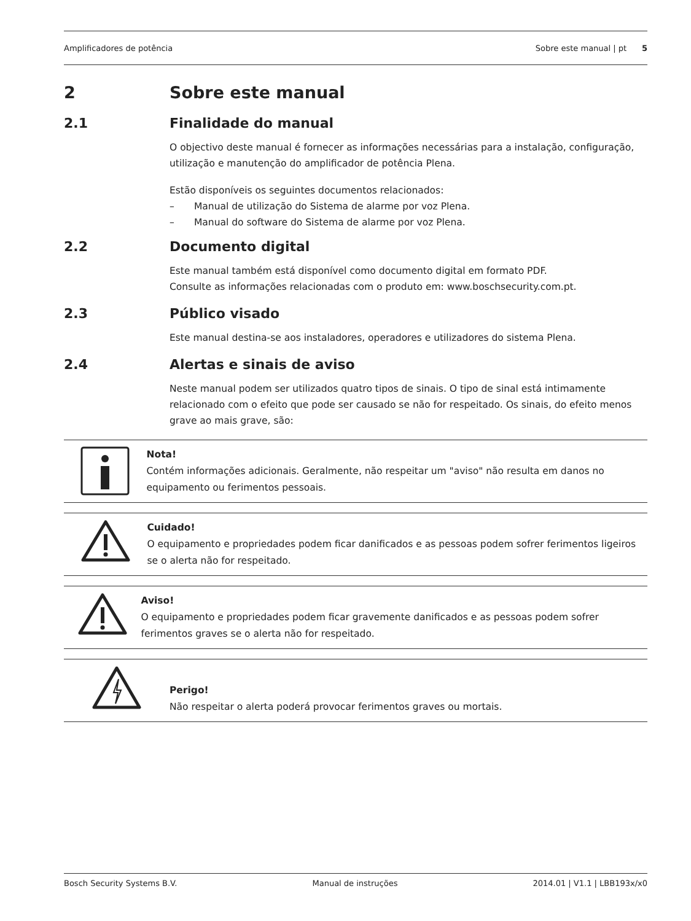Amplificadores de potência Sobre este manual | pt 5
2 Sobre este manual
2.1 Finalidade do manual
O objectivo deste manual é fornecer as informações necessárias para a instalação, configuração, utilização e manutenção do amplificador de potência Plena.
Estão disponíveis os seguintes documentos relacionados:
– Manual de utilização do Sistema de alarme por voz Plena.
– Manual do software do Sistema de alarme por voz Plena.
2.2 Documento digital
Este manual também está disponível como documento digital em formato PDF.
Consulte as informações relacionadas com o produto em: www.boschsecurity.com.pt.
2.3 Público visado
Este manual destina-se aos instaladores, operadores e utilizadores do sistema Plena.
2.4 Alertas e sinais de aviso
Neste manual podem ser utilizados quatro tipos de sinais. O tipo de sinal está intimamente relacionado com o efeito que pode ser causado se não for respeitado. Os sinais, do efeito menos grave ao mais grave, são:
Nota!
Contém informações adicionais. Geralmente, não respeitar um "aviso" não resulta em danos no equipamento ou ferimentos pessoais.
Cuidado!
O equipamento e propriedades podem ficar danificados e as pessoas podem sofrer ferimentos ligeiros se o alerta não for respeitado.
Aviso!
O equipamento e propriedades podem ficar gravemente danificados e as pessoas podem sofrer ferimentos graves se o alerta não for respeitado.
Perigo!
Não respeitar o alerta poderá provocar ferimentos graves ou mortais.
Bosch Security Systems B.V. Manual de instruções 2014.01 | V1.1 | LBB193x/x0